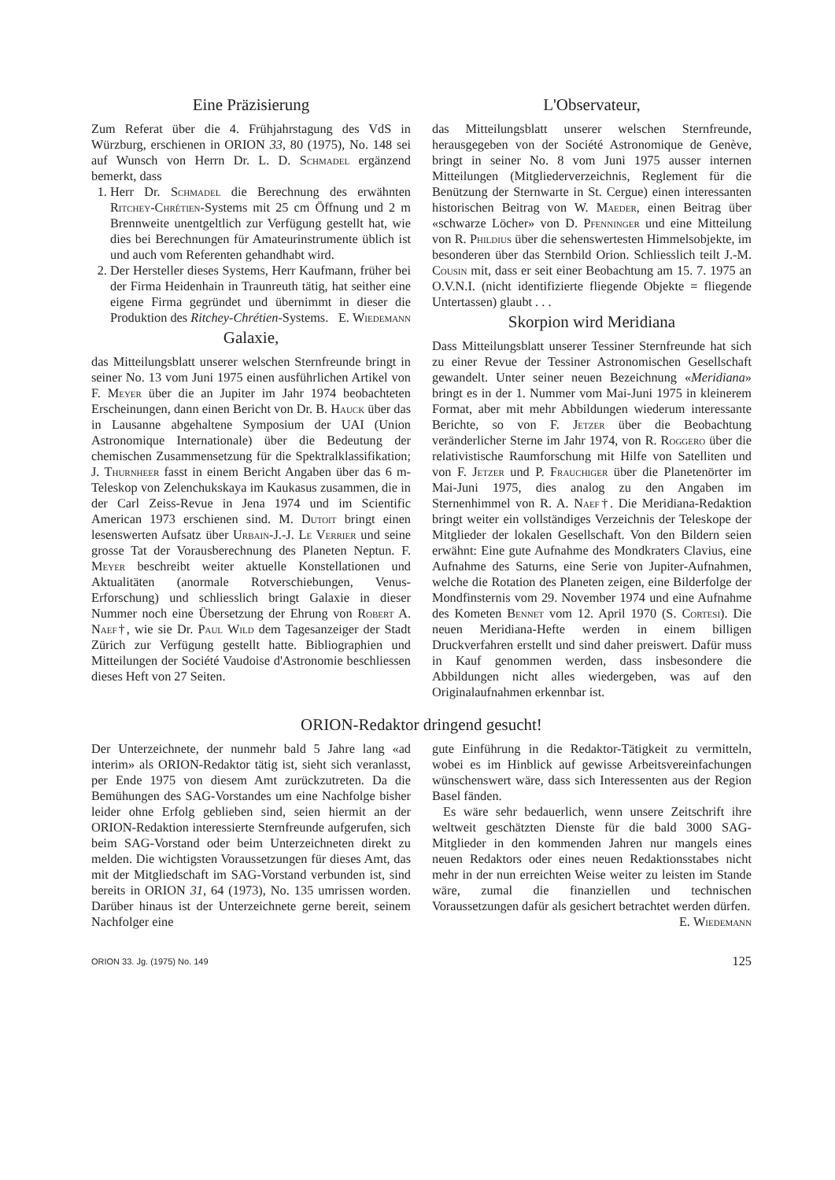Eine Präzisierung
Zum Referat über die 4. Frühjahrstagung des VdS in Würzburg, erschienen in ORION 33, 80 (1975), No. 148 sei auf Wunsch von Herrn Dr. L. D. Schmadel ergänzend bemerkt, dass
1. Herr Dr. Schmadel die Berechnung des erwähnten Ritchey-Chrétien-Systems mit 25 cm Öffnung und 2 m Brennweite unentgeltlich zur Verfügung gestellt hat, wie dies bei Berechnungen für Amateurinstrumente üblich ist und auch vom Referenten gehandhabt wird.
2. Der Hersteller dieses Systems, Herr Kaufmann, früher bei der Firma Heidenhain in Traunreuth tätig, hat seither eine eigene Firma gegründet und übernimmt in dieser die Produktion des Ritchey-Chrétien-Systems. E. Wiedemann
Galaxie,
das Mitteilungsblatt unserer welschen Sternfreunde bringt in seiner No. 13 vom Juni 1975 einen ausführlichen Artikel von F. Meyer über die an Jupiter im Jahr 1974 beobachteten Erscheinungen, dann einen Bericht von Dr. B. Hauck über das in Lausanne abgehaltene Symposium der UAI (Union Astronomique Internationale) über die Bedeutung der chemischen Zusammensetzung für die Spektralklassifikation; J. Thurnheer fasst in einem Bericht Angaben über das 6 m-Teleskop von Zelenchukskaya im Kaukasus zusammen, die in der Carl Zeiss-Revue in Jena 1974 und im Scientific American 1973 erschienen sind. M. Dutoit bringt einen lesenswerten Aufsatz über Urbain-J.-J. Le Verrier und seine grosse Tat der Vorausberechnung des Planeten Neptun. F. Meyer beschreibt weiter aktuelle Konstellationen und Aktualitäten (anormale Rotverschiebungen, Venus-Erforschung) und schliesslich bringt Galaxie in dieser Nummer noch eine Übersetzung der Ehrung von Robert A. Naef†, wie sie Dr. Paul Wild dem Tagesanzeiger der Stadt Zürich zur Verfügung gestellt hatte. Bibliographien und Mitteilungen der Société Vaudoise d'Astronomie beschliessen dieses Heft von 27 Seiten.
L'Observateur,
das Mitteilungsblatt unserer welschen Sternfreunde, herausgegeben von der Société Astronomique de Genève, bringt in seiner No. 8 vom Juni 1975 ausser internen Mitteilungen (Mitgliederverzeichnis, Reglement für die Benützung der Sternwarte in St. Cergue) einen interessanten historischen Beitrag von W. Maeder, einen Beitrag über «schwarze Löcher» von D. Pfenninger und eine Mitteilung von R. Phildius über die sehenswertesten Himmelsobjekte, im besonderen über das Sternbild Orion. Schliesslich teilt J.-M. Cousin mit, dass er seit einer Beobachtung am 15. 7. 1975 an O.V.N.I. (nicht identifizierte fliegende Objekte = fliegende Untertassen) glaubt . . .
Skorpion wird Meridiana
Dass Mitteilungsblatt unserer Tessiner Sternfreunde hat sich zu einer Revue der Tessiner Astronomischen Gesellschaft gewandelt. Unter seiner neuen Bezeichnung «Meridiana» bringt es in der 1. Nummer vom Mai-Juni 1975 in kleinerem Format, aber mit mehr Abbildungen wiederum interessante Berichte, so von F. Jetzer über die Beobachtung veränderlicher Sterne im Jahr 1974, von R. Roggero über die relativistische Raumforschung mit Hilfe von Satelliten und von F. Jetzer und P. Frauchiger über die Planetenörter im Mai-Juni 1975, dies analog zu den Angaben im Sternenhimmel von R. A. Naef†. Die Meridiana-Redaktion bringt weiter ein vollständiges Verzeichnis der Teleskope der Mitglieder der lokalen Gesellschaft. Von den Bildern seien erwähnt: Eine gute Aufnahme des Mondkraters Clavius, eine Aufnahme des Saturns, eine Serie von Jupiter-Aufnahmen, welche die Rotation des Planeten zeigen, eine Bilderfolge der Mondfinsternis vom 29. November 1974 und eine Aufnahme des Kometen Bennet vom 12. April 1970 (S. Cortesi). Die neuen Meridiana-Hefte werden in einem billigen Druckverfahren erstellt und sind daher preiswert. Dafür muss in Kauf genommen werden, dass insbesondere die Abbildungen nicht alles wiedergeben, was auf den Originalaufnahmen erkennbar ist.
ORION-Redaktor dringend gesucht!
Der Unterzeichnete, der nunmehr bald 5 Jahre lang «ad interim» als ORION-Redaktor tätig ist, sieht sich veranlasst, per Ende 1975 von diesem Amt zurückzutreten. Da die Bemühungen des SAG-Vorstandes um eine Nachfolge bisher leider ohne Erfolg geblieben sind, seien hiermit an der ORION-Redaktion interessierte Sternfreunde aufgerufen, sich beim SAG-Vorstand oder beim Unterzeichneten direkt zu melden. Die wichtigsten Voraussetzungen für dieses Amt, das mit der Mitgliedschaft im SAG-Vorstand verbunden ist, sind bereits in ORION 31, 64 (1973), No. 135 umrissen worden. Darüber hinaus ist der Unterzeichnete gerne bereit, seinem Nachfolger eine
gute Einführung in die Redaktor-Tätigkeit zu vermitteln, wobei es im Hinblick auf gewisse Arbeitsvereinfachungen wünschenswert wäre, dass sich Interessenten aus der Region Basel fänden.
Es wäre sehr bedauerlich, wenn unsere Zeitschrift ihre weltweit geschätzten Dienste für die bald 3000 SAG-Mitglieder in den kommenden Jahren nur mangels eines neuen Redaktors oder eines neuen Redaktionsstabes nicht mehr in der nun erreichten Weise weiter zu leisten im Stande wäre, zumal die finanziellen und technischen Voraussetzungen dafür als gesichert betrachtet werden dürfen.
E. Wiedemann
ORION 33. Jg. (1975) No. 149 125